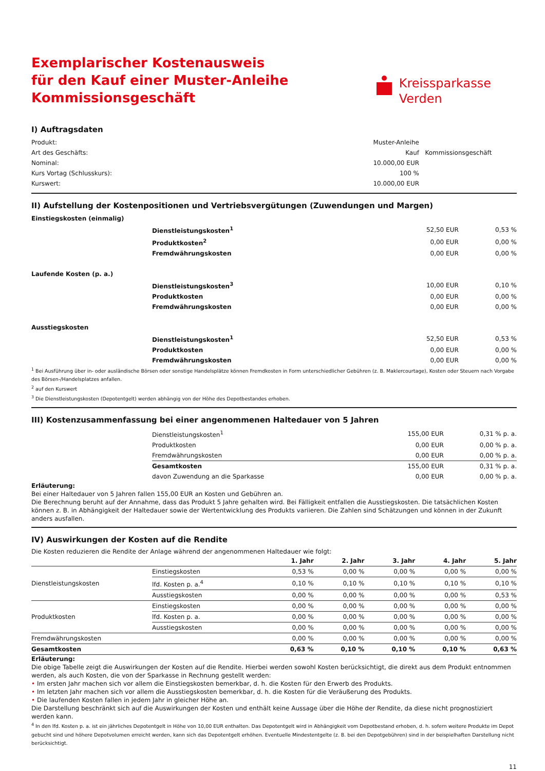Exemplarischer Kostenausweis
für den Kauf einer Muster-Anleihe
Kommissionsgeschäft
Kreissparkasse
Verden
I) Auftragsdaten
| Produkt: | Muster-Anleihe | |
| Art des Geschäfts: | Kauf | Kommissionsgeschäft |
| Nominal: | 10.000,00 EUR | |
| Kurs Vortag (Schlusskurs): | 100 % | |
| Kurswert: | 10.000,00 EUR | |
II) Aufstellung der Kostenpositionen und Vertriebsvergütungen (Zuwendungen und Margen)
| Einstiegskosten (einmalig) | | | |
| | Dienstleistungskosten<sup>1</sup> | 52,50 EUR | 0,53 % |
| | Produktkosten<sup>2</sup> | 0,00 EUR | 0,00 % |
| | Fremdwährungskosten | 0,00 EUR | 0,00 % |
| Laufende Kosten (p. a.) | | | |
| | Dienstleistungskosten<sup>3</sup> | 10,00 EUR | 0,10 % |
| | Produktkosten | 0,00 EUR | 0,00 % |
| | Fremdwährungskosten | 0,00 EUR | 0,00 % |
| Ausstiegskosten | | | |
| | Dienstleistungskosten<sup>1</sup> | 52,50 EUR | 0,53 % |
| | Produktkosten | 0,00 EUR | 0,00 % |
| | Fremdwährungskosten | 0,00 EUR | 0,00 % |
<sup>1</sup> Bei Ausführung über in- oder ausländische Börsen oder sonstige Handelsplätze können Fremdkosten in Form unterschiedlicher Gebühren (z. B. Maklercourtage), Kosten oder Steuern nach Vorgabe des Börsen-/Handelsplatzes anfallen.
<sup>2</sup> auf den Kurswert
<sup>3</sup> Die Dienstleistungskosten (Depotentgelt) werden abhängig von der Höhe des Depotbestandes erhoben.
III) Kostenzusammenfassung bei einer angenommenen Haltedauer von 5 Jahren
| | Dienstleistungskosten<sup>1</sup> | 155,00 EUR | 0,31 % p. a. |
| | Produktkosten | 0,00 EUR | 0,00 % p. a. |
| | Fremdwährungskosten | 0,00 EUR | 0,00 % p. a. |
| | Gesamtkosten | 155,00 EUR | 0,31 % p. a. |
| | davon Zuwendung an die Sparkasse | 0,00 EUR | 0,00 % p. a. |
Erläuterung:
Bei einer Haltedauer von 5 Jahren fallen 155,00 EUR an Kosten und Gebühren an.
Die Berechnung beruht auf der Annahme, dass das Produkt 5 Jahre gehalten wird. Bei Fälligkeit entfallen die Ausstiegskosten. Die tatsächlichen Kosten können z. B. in Abhängigkeit der Haltedauer sowie der Wertentwicklung des Produkts variieren. Die Zahlen sind Schätzungen und können in der Zukunft anders ausfallen.
IV) Auswirkungen der Kosten auf die Rendite
Die Kosten reduzieren die Rendite der Anlage während der angenommenen Haltedauer wie folgt:
| | | 1. Jahr | 2. Jahr | 3. Jahr | 4. Jahr | 5. Jahr |
| --- | --- | --- | --- | --- | --- | --- |
| Dienstleistungskosten | Einstiegskosten | 0,53 % | 0,00 % | 0,00 % | 0,00 % | 0,00 % |
| | lfd. Kosten p. a.<sup>4</sup> | 0,10 % | 0,10 % | 0,10 % | 0,10 % | 0,10 % |
| | Ausstiegskosten | 0,00 % | 0,00 % | 0,00 % | 0,00 % | 0,53 % |
| Produktkosten | Einstiegskosten | 0,00 % | 0,00 % | 0,00 % | 0,00 % | 0,00 % |
| | lfd. Kosten p. a. | 0,00 % | 0,00 % | 0,00 % | 0,00 % | 0,00 % |
| | Ausstiegskosten | 0,00 % | 0,00 % | 0,00 % | 0,00 % | 0,00 % |
| Fremdwährungskosten | | 0,00 % | 0,00 % | 0,00 % | 0,00 % | 0,00 % |
| Gesamtkosten | | 0,63 % | 0,10 % | 0,10 % | 0,10 % | 0,63 % |
Erläuterung:
Die obige Tabelle zeigt die Auswirkungen der Kosten auf die Rendite. Hierbei werden sowohl Kosten berücksichtigt, die direkt aus dem Produkt entnommen werden, als auch Kosten, die von der Sparkasse in Rechnung gestellt werden:
• Im ersten Jahr machen sich vor allem die Einstiegskosten bemerkbar, d. h. die Kosten für den Erwerb des Produkts.
• Im letzten Jahr machen sich vor allem die Ausstiegskosten bemerkbar, d. h. die Kosten für die Veräußerung des Produkts.
• Die laufenden Kosten fallen in jedem Jahr in gleicher Höhe an.
Die Darstellung beschränkt sich auf die Auswirkungen der Kosten und enthält keine Aussage über die Höhe der Rendite, da diese nicht prognostiziert werden kann.
<sup>4</sup> In den lfd. Kosten p. a. ist ein jährliches Depotentgelt in Höhe von 10,00 EUR enthalten. Das Depotentgelt wird in Abhängigkeit vom Depotbestand erhoben, d. h. sofern weitere Produkte im Depot gebucht sind und höhere Depotvolumen erreicht werden, kann sich das Depotentgelt erhöhen. Eventuelle Mindestentgelte (z. B. bei den Depotgebühren) sind in der beispielhaften Darstellung nicht berücksichtigt.
11